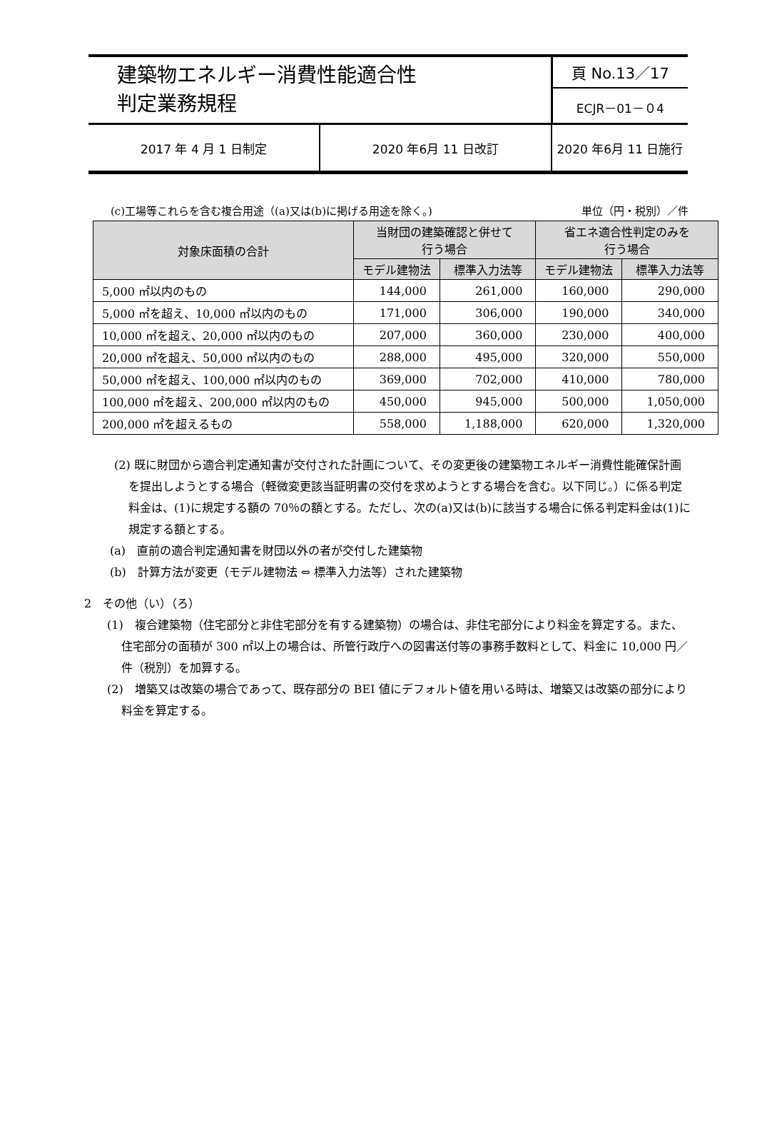| 建築物エネルギー消費性能適合性 判定業務規程 | | 頁 No.13／17 |
| | | ECJR－01－０4 |
| 2017 年 4 月 1 日制定 | 2020 年6月 11 日改訂 | 2020 年6月 11 日施行 |
(c)工場等これらを含む複合用途（(a)又は(b)に掲げる用途を除く。) 単位（円・税別）／件
| 対象床面積の合計 | 当財団の建築確認と併せて 行う場合 | | 省エネ適合性判定のみを 行う場合 | |
| --- | --- | --- | --- | --- |
| | モデル建物法 | 標準入力法等 | モデル建物法 | 標準入力法等 |
| 5,000 ㎡以内のもの | 144,000 | 261,000 | 160,000 | 290,000 |
| 5,000 ㎡を超え、10,000 ㎡以内のもの | 171,000 | 306,000 | 190,000 | 340,000 |
| 10,000 ㎡を超え、20,000 ㎡以内のもの | 207,000 | 360,000 | 230,000 | 400,000 |
| 20,000 ㎡を超え、50,000 ㎡以内のもの | 288,000 | 495,000 | 320,000 | 550,000 |
| 50,000 ㎡を超え、100,000 ㎡以内のもの | 369,000 | 702,000 | 410,000 | 780,000 |
| 100,000 ㎡を超え、200,000 ㎡以内のもの | 450,000 | 945,000 | 500,000 | 1,050,000 |
| 200,000 ㎡を超えるもの | 558,000 | 1,188,000 | 620,000 | 1,320,000 |
(2) 既に財団から適合判定通知書が交付された計画について、その変更後の建築物エネルギー消費性能確保計画を提出しようとする場合（軽微変更該当証明書の交付を求めようとする場合を含む。以下同じ。）に係る判定料金は、(1)に規定する額の 70％の額とする。ただし、次の(a)又は(b)に該当する場合に係る判定料金は(1)に規定する額とする。
(a)　直前の適合判定通知書を財団以外の者が交付した建築物
(b)　計算方法が変更（モデル建物法 ⇔ 標準入力法等）された建築物
2　その他（い）（ろ）
(1)　複合建築物（住宅部分と非住宅部分を有する建築物）の場合は、非住宅部分により料金を算定する。また、住宅部分の面積が 300 ㎡以上の場合は、所管行政庁への図書送付等の事務手数料として、料金に 10,000 円／件（税別）を加算する。
(2)　増築又は改築の場合であって、既存部分の BEI 値にデフォルト値を用いる時は、増築又は改築の部分により料金を算定する。